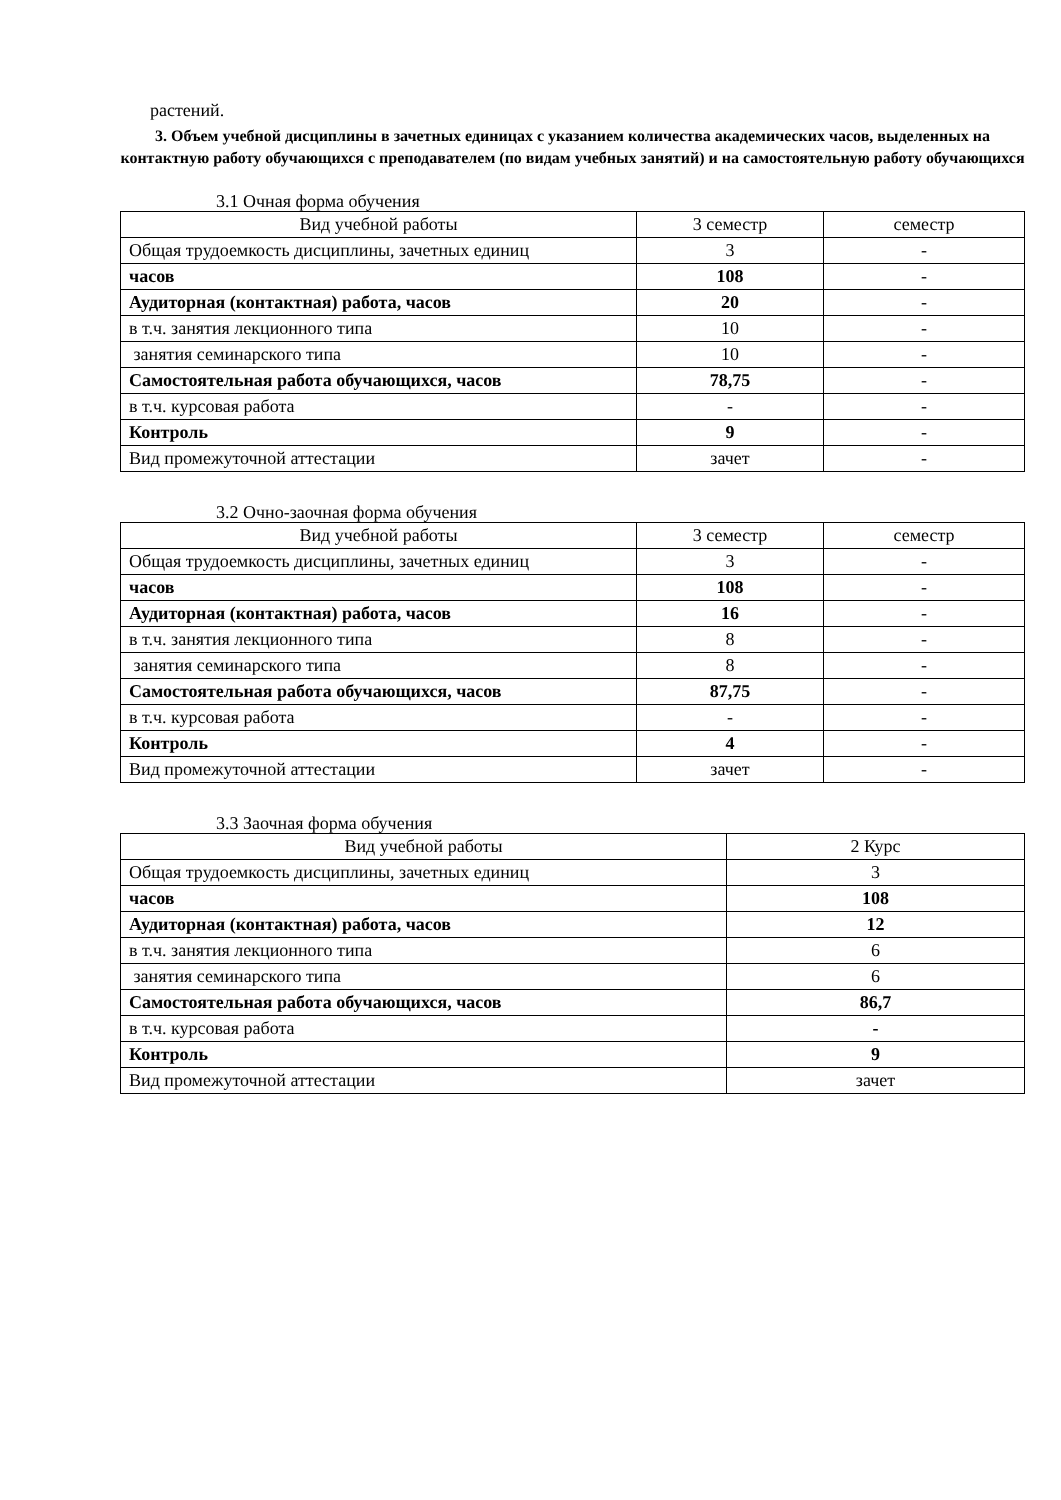растений.
3. Объем учебной дисциплины в зачетных единицах с указанием количества академических часов, выделенных на контактную работу обучающихся с преподавателем (по видам учебных занятий) и на самостоятельную работу обучающихся
3.1 Очная форма обучения
| Вид учебной работы | 3 семестр | семестр |
| --- | --- | --- |
| Общая трудоемкость дисциплины, зачетных единиц | 3 | - |
| часов | 108 | - |
| Аудиторная (контактная) работа, часов | 20 | - |
| в т.ч. занятия лекционного типа | 10 | - |
| занятия семинарского типа | 10 | - |
| Самостоятельная работа обучающихся, часов | 78,75 | - |
| в т.ч. курсовая работа | - | - |
| Контроль | 9 | - |
| Вид промежуточной аттестации | зачет | - |
3.2 Очно-заочная форма обучения
| Вид учебной работы | 3 семестр | семестр |
| --- | --- | --- |
| Общая трудоемкость дисциплины, зачетных единиц | 3 | - |
| часов | 108 | - |
| Аудиторная (контактная) работа, часов | 16 | - |
| в т.ч. занятия лекционного типа | 8 | - |
| занятия семинарского типа | 8 | - |
| Самостоятельная работа обучающихся, часов | 87,75 | - |
| в т.ч. курсовая работа | - | - |
| Контроль | 4 | - |
| Вид промежуточной аттестации | зачет | - |
3.3 Заочная форма обучения
| Вид учебной работы | 2 Курс |
| --- | --- |
| Общая трудоемкость дисциплины, зачетных единиц | 3 |
| часов | 108 |
| Аудиторная (контактная) работа, часов | 12 |
| в т.ч. занятия лекционного типа | 6 |
| занятия семинарского типа | 6 |
| Самостоятельная работа обучающихся, часов | 86,7 |
| в т.ч. курсовая работа | - |
| Контроль | 9 |
| Вид промежуточной аттестации | зачет |